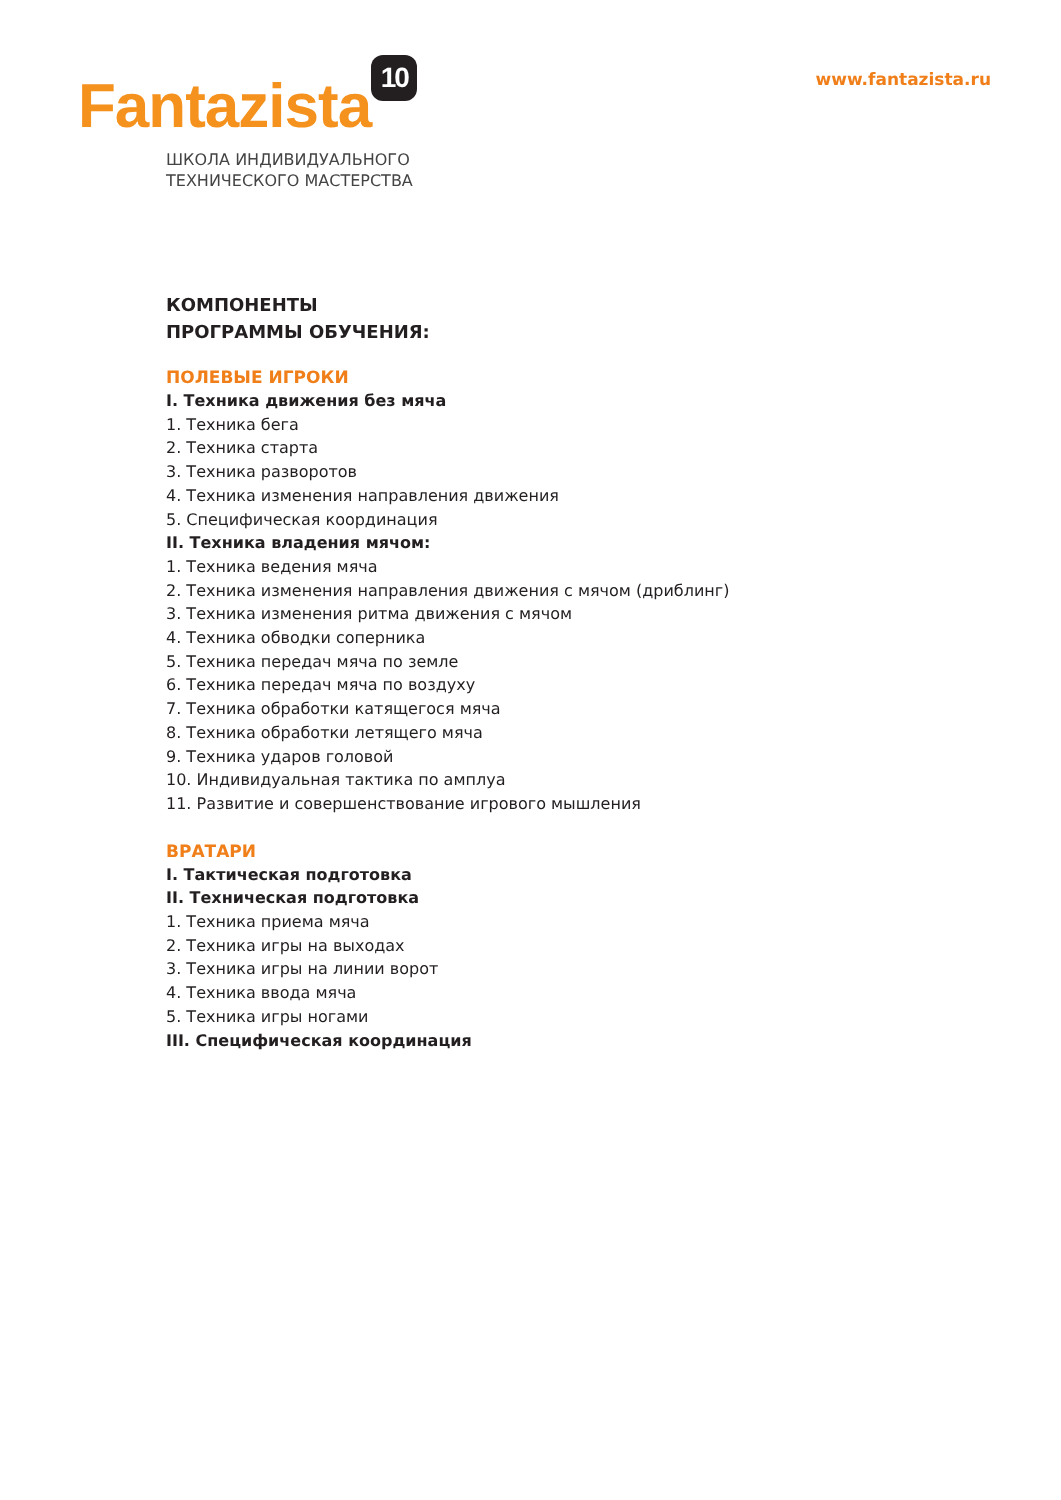Fantazista 10
ШКОЛА ИНДИВИДУАЛЬНОГО
ТЕХНИЧЕСКОГО МАСТЕРСТВА
www.fantazista.ru
КОМПОНЕНТЫ
ПРОГРАММЫ ОБУЧЕНИЯ:
ПОЛЕВЫЕ ИГРОКИ
I. Техника движения без мяча
1. Техника бега
2. Техника старта
3. Техника разворотов
4. Техника изменения направления движения
5. Специфическая координация
II. Техника владения мячом:
1. Техника ведения мяча
2. Техника изменения направления движения с мячом (дриблинг)
3. Техника изменения ритма движения с мячом
4. Техника обводки соперника
5. Техника передач мяча по земле
6. Техника передач мяча по воздуху
7. Техника обработки катящегося мяча
8. Техника обработки летящего мяча
9. Техника ударов головой
10. Индивидуальная тактика по амплуа
11. Развитие и совершенствование игрового мышления
ВРАТАРИ
I. Тактическая подготовка
II. Техническая подготовка
1. Техника приема мяча
2. Техника игры на выходах
3. Техника игры на линии ворот
4. Техника ввода мяча
5. Техника игры ногами
III. Специфическая координация